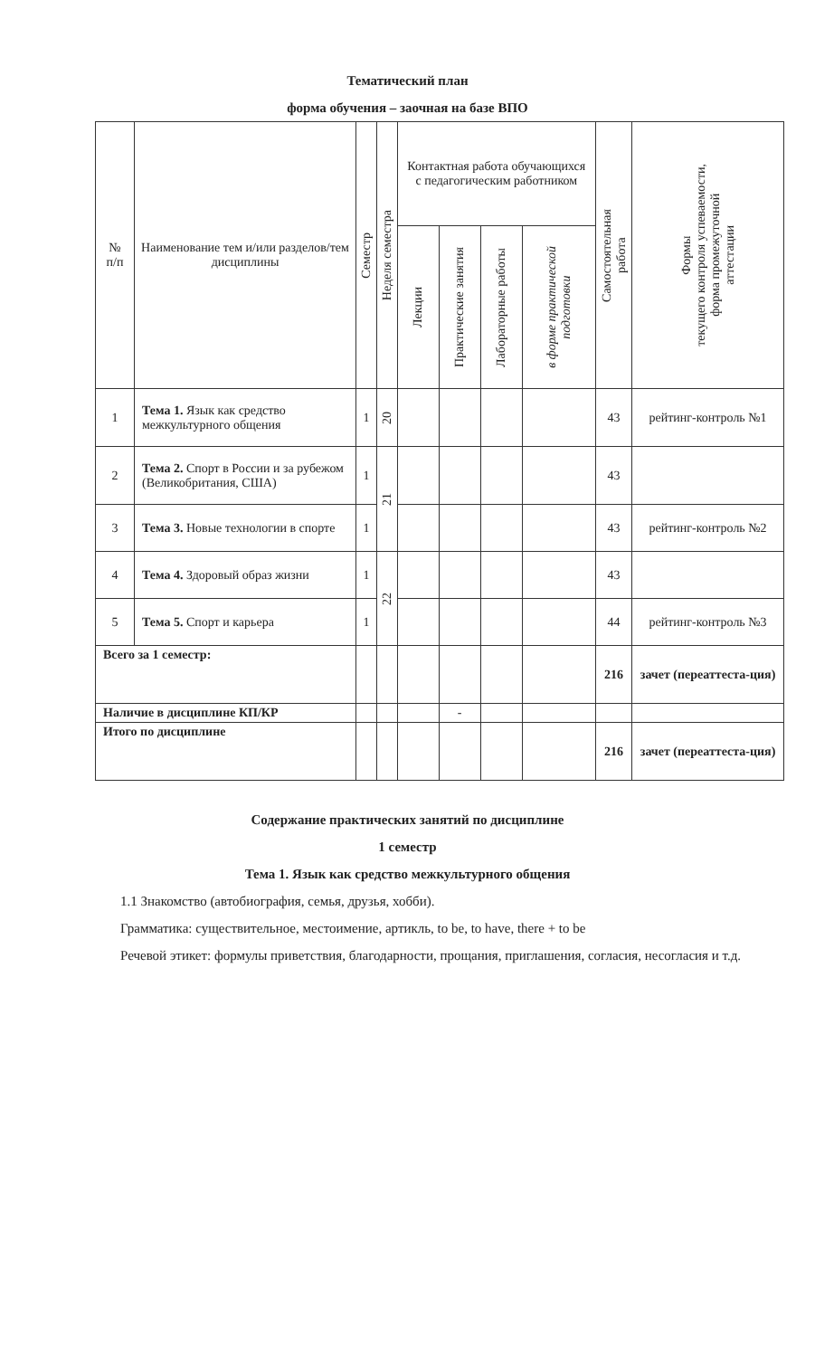Тематический план
форма обучения – заочная на базе ВПО
| № п/п | Наименование тем и/или разделов/тем дисциплины | Семестр | Неделя семестра | Контактная работа обучающихся с педагогическим работником | | | | Самостоятельная работа | Формы текущего контроля успеваемости, форма промежуточной аттестации |
| --- | --- | --- | --- | --- | --- | --- | --- | --- | --- |
| | | | | Лекции | Практические занятия | Лабораторные работы | в форме практической подготовки | | |
| 1 | Тема 1. Язык как средство межкультурного общения | 1 | 20 | | | | | 43 | рейтинг-контроль №1 |
| 2 | Тема 2. Спорт в России и за рубежом (Великобритания, США) | 1 | 21 | | | | | 43 | |
| 3 | Тема 3. Новые технологии в спорте | 1 | | | | | | 43 | рейтинг-контроль №2 |
| 4 | Тема 4. Здоровый образ жизни | 1 | 22 | | | | | 43 | |
| 5 | Тема 5. Спорт и карьера | 1 | | | | | | 44 | рейтинг-контроль №3 |
| Всего за 1 семестр: | | | | | | | | 216 | зачет (переаттеста-ция) |
| Наличие в дисциплине КП/КР | | | | | - | | | | |
| Итого по дисциплине | | | | | | | | 216 | зачет (переаттеста-ция) |
Содержание практических занятий по дисциплине
1 семестр
Тема 1. Язык как средство межкультурного общения
1.1 Знакомство (автобиография, семья, друзья, хобби).
Грамматика: существительное, местоимение, артикль, to be, to have, there + to be
Речевой этикет: формулы приветствия, благодарности, прощания, приглашения, согласия, несогласия и т.д.